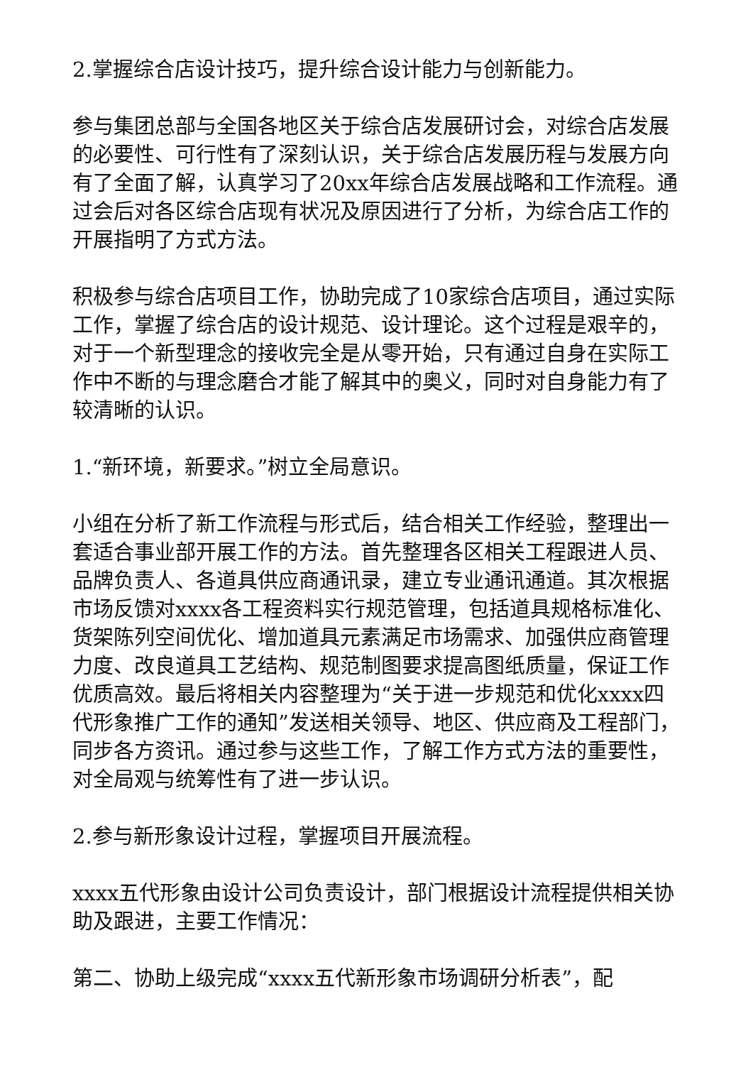2.掌握综合店设计技巧，提升综合设计能力与创新能力。
参与集团总部与全国各地区关于综合店发展研讨会，对综合店发展的必要性、可行性有了深刻认识，关于综合店发展历程与发展方向有了全面了解，认真学习了20xx年综合店发展战略和工作流程。通过会后对各区综合店现有状况及原因进行了分析，为综合店工作的开展指明了方式方法。
积极参与综合店项目工作，协助完成了10家综合店项目，通过实际工作，掌握了综合店的设计规范、设计理论。这个过程是艰辛的，对于一个新型理念的接收完全是从零开始，只有通过自身在实际工作中不断的与理念磨合才能了解其中的奥义，同时对自身能力有了较清晰的认识。
1.“新环境，新要求。”树立全局意识。
小组在分析了新工作流程与形式后，结合相关工作经验，整理出一套适合事业部开展工作的方法。首先整理各区相关工程跟进人员、品牌负责人、各道具供应商通讯录，建立专业通讯通道。其次根据市场反馈对xxxx各工程资料实行规范管理，包括道具规格标准化、货架陈列空间优化、增加道具元素满足市场需求、加强供应商管理力度、改良道具工艺结构、规范制图要求提高图纸质量，保证工作优质高效。最后将相关内容整理为“关于进一步规范和优化xxxx四代形象推广工作的通知”发送相关领导、地区、供应商及工程部门，同步各方资讯。通过参与这些工作，了解工作方式方法的重要性，对全局观与统筹性有了进一步认识。
2.参与新形象设计过程，掌握项目开展流程。
xxxx五代形象由设计公司负责设计，部门根据设计流程提供相关协助及跟进，主要工作情况：
第二、协助上级完成“xxxx五代新形象市场调研分析表”，配